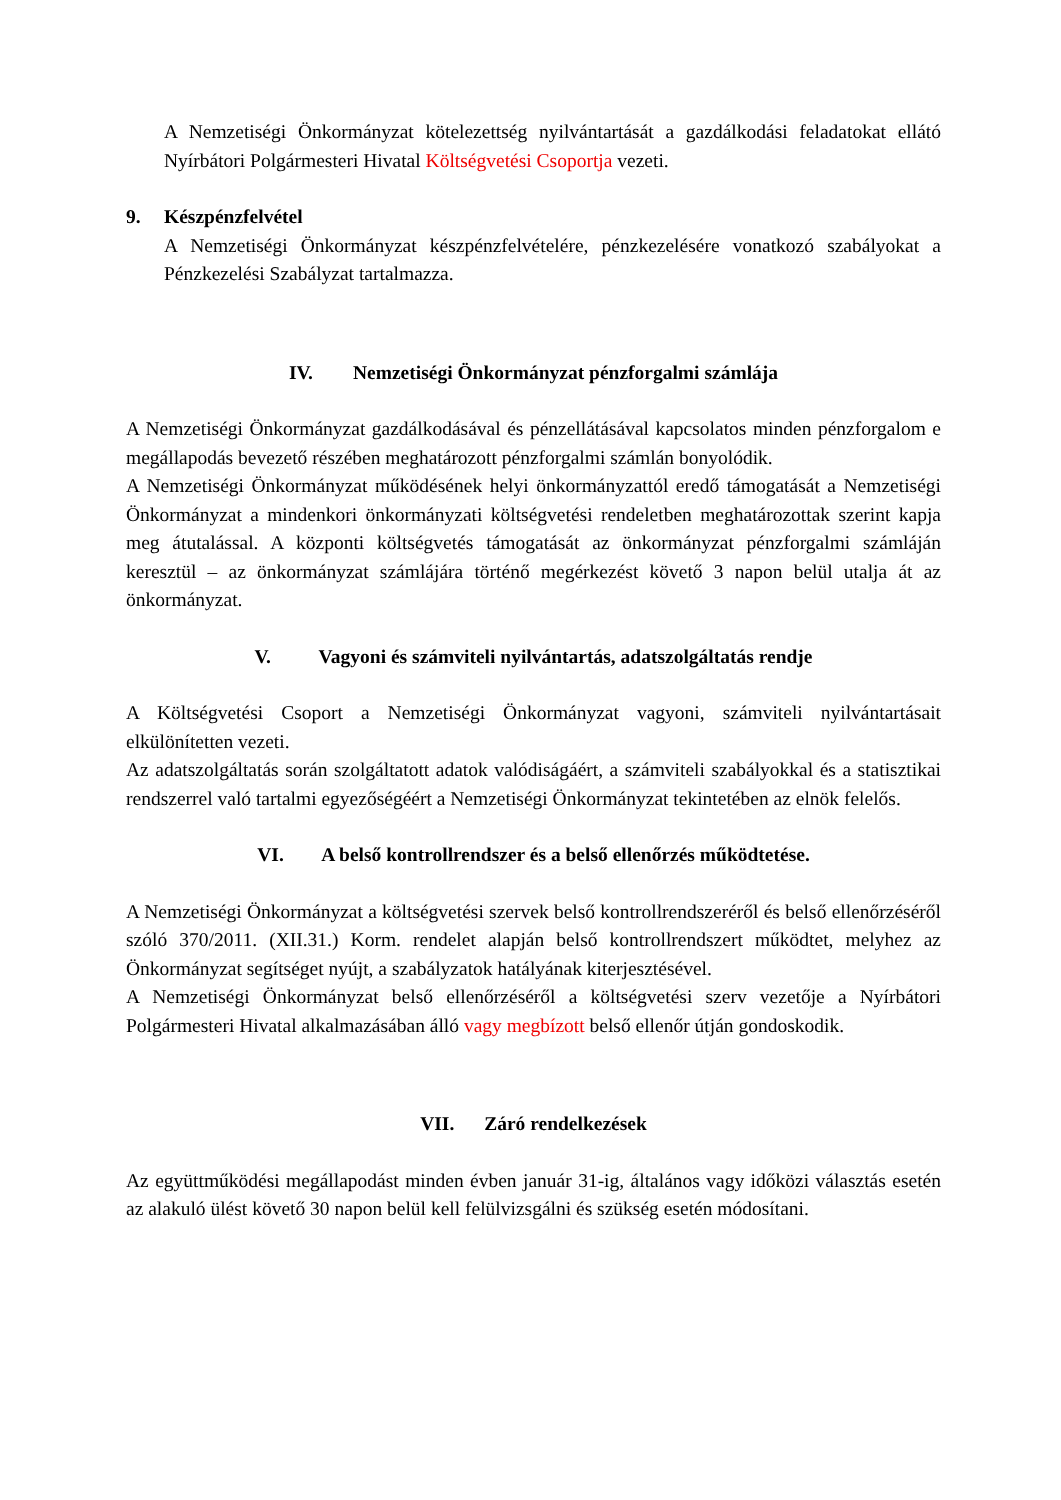A Nemzetiségi Önkormányzat kötelezettség nyilvántartását a gazdálkodási feladatokat ellátó Nyírbátori Polgármesteri Hivatal Költségvetési Csoportja vezeti.
9. Készpénzfelvétel
A Nemzetiségi Önkormányzat készpénzfelvételére, pénzkezelésére vonatkozó szabályokat a Pénzkezelési Szabályzat tartalmazza.
IV. Nemzetiségi Önkormányzat pénzforgalmi számlája
A Nemzetiségi Önkormányzat gazdálkodásával és pénzellátásával kapcsolatos minden pénzforgalom e megállapodás bevezető részében meghatározott pénzforgalmi számlán bonyolódik.
A Nemzetiségi Önkormányzat működésének helyi önkormányzattól eredő támogatását a Nemzetiségi Önkormányzat a mindenkori önkormányzati költségvetési rendeletben meghatározottak szerint kapja meg átutalással. A központi költségvetés támogatását az önkormányzat pénzforgalmi számláján keresztül – az önkormányzat számlájára történő megérkezést követő 3 napon belül utalja át az önkormányzat.
V. Vagyoni és számviteli nyilvántartás, adatszolgáltatás rendje
A Költségvetési Csoport a Nemzetiségi Önkormányzat vagyoni, számviteli nyilvántartásait elkülönítetten vezeti.
Az adatszolgáltatás során szolgáltatott adatok valódiságáért, a számviteli szabályokkal és a statisztikai rendszerrel való tartalmi egyezőségéért a Nemzetiségi Önkormányzat tekintetében az elnök felelős.
VI. A belső kontrollrendszer és a belső ellenőrzés működtetése.
A Nemzetiségi Önkormányzat a költségvetési szervek belső kontrollrendszeréről és belső ellenőrzéséről szóló 370/2011. (XII.31.) Korm. rendelet alapján belső kontrollrendszert működtet, melyhez az Önkormányzat segítséget nyújt, a szabályzatok hatályának kiterjesztésével.
A Nemzetiségi Önkormányzat belső ellenőrzéséről a költségvetési szerv vezetője a Nyírbátori Polgármesteri Hivatal alkalmazásában álló vagy megbízott belső ellenőr útján gondoskodik.
VII. Záró rendelkezések
Az együttműködési megállapodást minden évben január 31-ig, általános vagy időközi választás esetén az alakuló ülést követő 30 napon belül kell felülvizsgálni és szükség esetén módosítani.